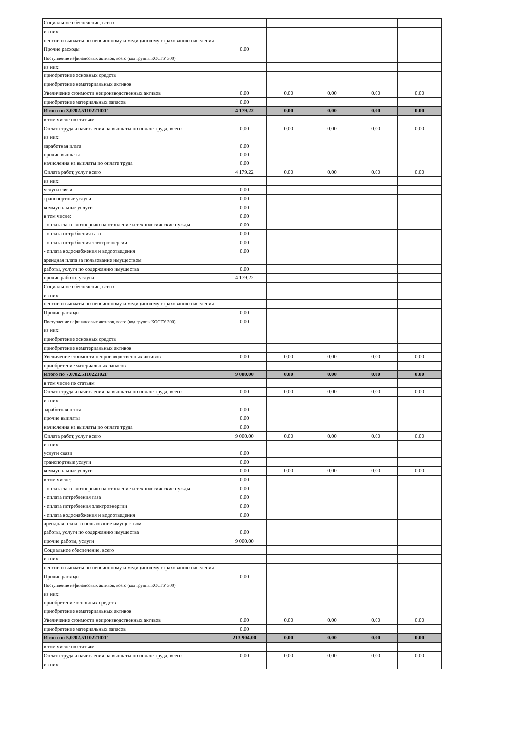| Социальное обеспечение, всего | | | | | |
| из них: | | | | | |
| пенсии и выплаты по пенсионному и медицинскому страхованию населения | | | | | |
| Прочие расходы | 0.00 | | | | |
| Поступление нефинансовых активов, всего (код группы КОСГУ 300) | | | | | |
| из них: | | | | | |
| приобретение основных средств | | | | | |
| приобретение нематериальных активов | | | | | |
| Увеличение стоимости непроизводственных активов | 0.00 | 0.00 | 0.00 | 0.00 | 0.00 |
| приобретение материальных запасов | 0.00 | | | | |
| Итого по 3.0702.511022102Г | 4 179.22 | 0.00 | 0.00 | 0.00 | 0.00 |
| в том числе по статьям | | | | | |
| Оплата труда и начисления на выплаты по оплате труда, всего | 0.00 | 0.00 | 0.00 | 0.00 | 0.00 |
| из них: | | | | | |
| заработная плата | 0.00 | | | | |
| прочие выплаты | 0.00 | | | | |
| начисления на выплаты по оплате труда | 0.00 | | | | |
| Оплата работ, услуг всего | 4 179.22 | 0.00 | 0.00 | 0.00 | 0.00 |
| из них: | | | | | |
| услуги связи | 0.00 | | | | |
| транспортные услуги | 0.00 | | | | |
| коммунальные услуги | 0.00 | | | | |
| в том числе: | 0.00 | | | | |
| - оплата за теплоэнергию на отопление и технологические нужды | 0.00 | | | | |
| - оплата потребления газа | 0.00 | | | | |
| - оплата потребления электроэнергии | 0.00 | | | | |
| - оплата водоснабжения и водоотведения | 0.00 | | | | |
| арендная плата за пользование имуществом | | | | | |
| работы, услуги по содержанию имущества | 0.00 | | | | |
| прочие работы, услуги | 4 179.22 | | | | |
| Социальное обеспечение, всего | | | | | |
| из них: | | | | | |
| пенсии и выплаты по пенсионному и медицинскому страхованию населения | | | | | |
| Прочие расходы | 0.00 | | | | |
| Поступление нефинансовых активов, всего (код группы КОСГУ 300) | 0.00 | | | | |
| из них: | | | | | |
| приобретение основных средств | | | | | |
| приобретение нематериальных активов | | | | | |
| Увеличение стоимости непроизводственных активов | 0.00 | 0.00 | 0.00 | 0.00 | 0.00 |
| приобретение материальных запасов | | | | | |
| Итого по 7.0702.511022102Г | 9 000.00 | 0.00 | 0.00 | 0.00 | 0.00 |
| в том числе по статьям | | | | | |
| Оплата труда и начисления на выплаты по оплате труда, всего | 0.00 | 0.00 | 0.00 | 0.00 | 0.00 |
| из них: | | | | | |
| заработная плата | 0.00 | | | | |
| прочие выплаты | 0.00 | | | | |
| начисления на выплаты по оплате труда | 0.00 | | | | |
| Оплата работ, услуг всего | 9 000.00 | 0.00 | 0.00 | 0.00 | 0.00 |
| из них: | | | | | |
| услуги связи | 0.00 | | | | |
| транспортные услуги | 0.00 | | | | |
| коммунальные услуги | 0.00 | 0.00 | 0.00 | 0.00 | 0.00 |
| в том числе: | 0.00 | | | | |
| - оплата за теплоэнергию на отопление и технологические нужды | 0.00 | | | | |
| - оплата потребления газа | 0.00 | | | | |
| - оплата потребления электроэнергии | 0.00 | | | | |
| - оплата водоснабжения и водоотведения | 0.00 | | | | |
| арендная плата за пользование имуществом | | | | | |
| работы, услуги по содержанию имущества | 0.00 | | | | |
| прочие работы, услуги | 9 000.00 | | | | |
| Социальное обеспечение, всего | | | | | |
| из них: | | | | | |
| пенсии и выплаты по пенсионному и медицинскому страхованию населения | | | | | |
| Прочие расходы | 0.00 | | | | |
| Поступление нефинансовых активов, всего (код группы КОСГУ 300) | | | | | |
| из них: | | | | | |
| приобретение основных средств | | | | | |
| приобретение нематериальных активов | | | | | |
| Увеличение стоимости непроизводственных активов | 0.00 | 0.00 | 0.00 | 0.00 | 0.00 |
| приобретение материальных запасов | 0.00 | | | | |
| Итого по 5.0702.511022102Г | 213 904.00 | 0.00 | 0.00 | 0.00 | 0.00 |
| в том числе по статьям | | | | | |
| Оплата труда и начисления на выплаты по оплате труда, всего | 0.00 | 0.00 | 0.00 | 0.00 | 0.00 |
| из них: | | | | | |